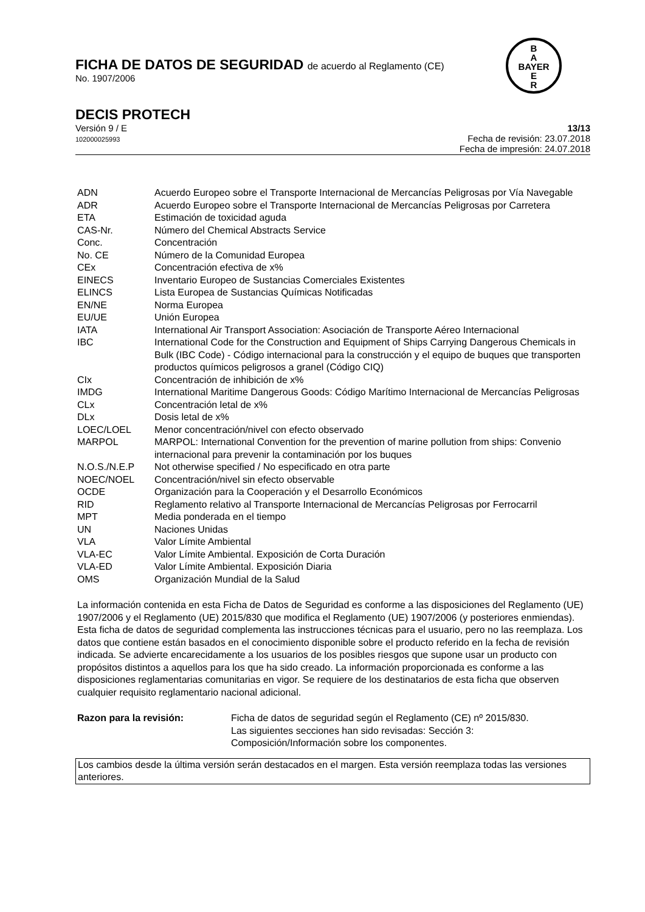B
A
BAYER
E
R
FICHA DE DATOS DE SEGURIDAD de acuerdo al Reglamento (CE)
No. 1907/2006
DECIS PROTECH
Versión 9 / E
102000025993
13/13
Fecha de revisión: 23.07.2018
Fecha de impresión: 24.07.2018
| ADN | Acuerdo Europeo sobre el Transporte Internacional de Mercancías Peligrosas por Vía Navegable |
| ADR | Acuerdo Europeo sobre el Transporte Internacional de Mercancías Peligrosas por Carretera |
| ETA | Estimación de toxicidad aguda |
| CAS-Nr. | Número del Chemical Abstracts Service |
| Conc. | Concentración |
| No. CE | Número de la Comunidad Europea |
| CEx | Concentración efectiva de x% |
| EINECS | Inventario Europeo de Sustancias Comerciales Existentes |
| ELINCS | Lista Europea de Sustancias Químicas Notificadas |
| EN/NE | Norma Europea |
| EU/UE | Unión Europea |
| IATA | International Air Transport Association: Asociación de Transporte Aéreo Internacional |
| IBC | International Code for the Construction and Equipment of Ships Carrying Dangerous Chemicals in Bulk (IBC Code) - Código internacional para la construcción y el equipo de buques que transporten productos químicos peligrosos a granel (Código CIQ) |
| CIx | Concentración de inhibición de x% |
| IMDG | International Maritime Dangerous Goods: Código Marítimo Internacional de Mercancías Peligrosas |
| CLx | Concentración letal de x% |
| DLx | Dosis letal de x% |
| LOEC/LOEL | Menor concentración/nivel con efecto observado |
| MARPOL | MARPOL: International Convention for the prevention of marine pollution from ships: Convenio internacional para prevenir la contaminación por los buques |
| N.O.S./N.E.P | Not otherwise specified / No especificado en otra parte |
| NOEC/NOEL | Concentración/nivel sin efecto observable |
| OCDE | Organización para la Cooperación y el Desarrollo Económicos |
| RID | Reglamento relativo al Transporte Internacional de Mercancías Peligrosas por Ferrocarril |
| MPT | Media ponderada en el tiempo |
| UN | Naciones Unidas |
| VLA | Valor Límite Ambiental |
| VLA-EC | Valor Límite Ambiental. Exposición de Corta Duración |
| VLA-ED | Valor Límite Ambiental. Exposición Diaria |
| OMS | Organización Mundial de la Salud |
La información contenida en esta Ficha de Datos de Seguridad es conforme a las disposiciones del Reglamento (UE) 1907/2006 y el Reglamento (UE) 2015/830 que modifica el Reglamento (UE) 1907/2006 (y posteriores enmiendas). Esta ficha de datos de seguridad complementa las instrucciones técnicas para el usuario, pero no las reemplaza. Los datos que contiene están basados en el conocimiento disponible sobre el producto referido en la fecha de revisión indicada. Se advierte encarecidamente a los usuarios de los posibles riesgos que supone usar un producto con propósitos distintos a aquellos para los que ha sido creado. La información proporcionada es conforme a las disposiciones reglamentarias comunitarias en vigor. Se requiere de los destinatarios de esta ficha que observen cualquier requisito reglamentario nacional adicional.
Razon para la revisión: Ficha de datos de seguridad según el Reglamento (CE) nº 2015/830.
Las siguientes secciones han sido revisadas: Sección 3:
Composición/Información sobre los componentes.
Los cambios desde la última versión serán destacados en el margen. Esta versión reemplaza todas las versiones anteriores.